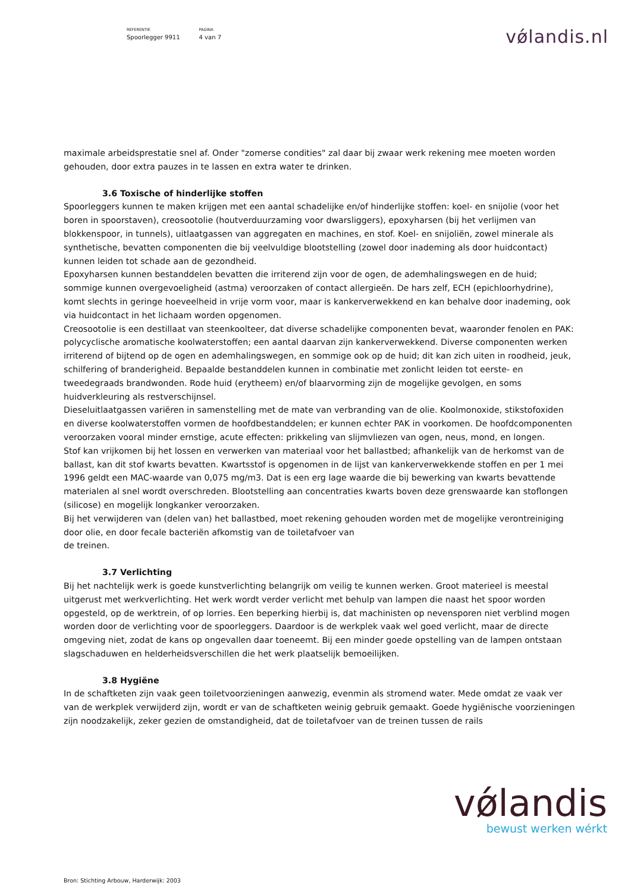REFERENTIE
Spoorlegger 9911
PAGINA
4 van 7
vǿlandis.nl
maximale arbeidsprestatie snel af. Onder "zomerse condities" zal daar bij zwaar werk rekening mee moeten worden gehouden, door extra pauzes in te lassen en extra water te drinken.
3.6 Toxische of hinderlijke stoffen
Spoorleggers kunnen te maken krijgen met een aantal schadelijke en/of hinderlijke stoffen: koel- en snijolie (voor het boren in spoorstaven), creosootolie (houtverduurzaming voor dwarsliggers), epoxyharsen (bij het verlijmen van blokkenspoor, in tunnels), uitlaatgassen van aggregaten en machines, en stof. Koel- en snijoliën, zowel minerale als synthetische, bevatten componenten die bij veelvuldige blootstelling (zowel door inademing als door huidcontact) kunnen leiden tot schade aan de gezondheid.
Epoxyharsen kunnen bestanddelen bevatten die irriterend zijn voor de ogen, de ademhalingswegen en de huid; sommige kunnen overgevoeligheid (astma) veroorzaken of contact allergieën. De hars zelf, ECH (epichloorhydrine), komt slechts in geringe hoeveelheid in vrije vorm voor, maar is kankerverwekkend en kan behalve door inademing, ook via huidcontact in het lichaam worden opgenomen.
Creosootolie is een destillaat van steenkoolteer, dat diverse schadelijke componenten bevat, waaronder fenolen en PAK: polycyclische aromatische koolwaterstoffen; een aantal daarvan zijn kankerverwekkend. Diverse componenten werken irriterend of bijtend op de ogen en ademhalingswegen, en sommige ook op de huid; dit kan zich uiten in roodheid, jeuk, schilfering of branderigheid. Bepaalde bestanddelen kunnen in combinatie met zonlicht leiden tot eerste- en tweedegraads brandwonden. Rode huid (erytheem) en/of blaarvorming zijn de mogelijke gevolgen, en soms huidverkleuring als restverschijnsel.
Dieseluitlaatgassen variëren in samenstelling met de mate van verbranding van de olie. Koolmonoxide, stikstofoxiden en diverse koolwaterstoffen vormen de hoofdbestanddelen; er kunnen echter PAK in voorkomen. De hoofdcomponenten veroorzaken vooral minder ernstige, acute effecten: prikkeling van slijmvliezen van ogen, neus, mond, en longen.
Stof kan vrijkomen bij het lossen en verwerken van materiaal voor het ballastbed; afhankelijk van de herkomst van de ballast, kan dit stof kwarts bevatten. Kwartsstof is opgenomen in de lijst van kankerverwekkende stoffen en per 1 mei 1996 geldt een MAC-waarde van 0,075 mg/m3. Dat is een erg lage waarde die bij bewerking van kwarts bevattende materialen al snel wordt overschreden. Blootstelling aan concentraties kwarts boven deze grenswaarde kan stoflongen (silicose) en mogelijk longkanker veroorzaken.
Bij het verwijderen van (delen van) het ballastbed, moet rekening gehouden worden met de mogelijke verontreiniging door olie, en door fecale bacteriën afkomstig van de toiletafvoer van
de treinen.
3.7 Verlichting
Bij het nachtelijk werk is goede kunstverlichting belangrijk om veilig te kunnen werken. Groot materieel is meestal uitgerust met werkverlichting. Het werk wordt verder verlicht met behulp van lampen die naast het spoor worden opgesteld, op de werktrein, of op lorries. Een beperking hierbij is, dat machinisten op nevensporen niet verblind mogen worden door de verlichting voor de spoorleggers. Daardoor is de werkplek vaak wel goed verlicht, maar de directe omgeving niet, zodat de kans op ongevallen daar toeneemt. Bij een minder goede opstelling van de lampen ontstaan slagschaduwen en helderheidsverschillen die het werk plaatselijk bemoeilijken.
3.8 Hygiëne
In de schaftketen zijn vaak geen toiletvoorzieningen aanwezig, evenmin als stromend water. Mede omdat ze vaak ver van de werkplek verwijderd zijn, wordt er van de schaftketen weinig gebruik gemaakt. Goede hygiënische voorzieningen zijn noodzakelijk, zeker gezien de omstandigheid, dat de toiletafvoer van de treinen tussen de rails
vǿlandis
bewust werken wérkt
Bron: Stichting Arbouw, Harderwijk: 2003